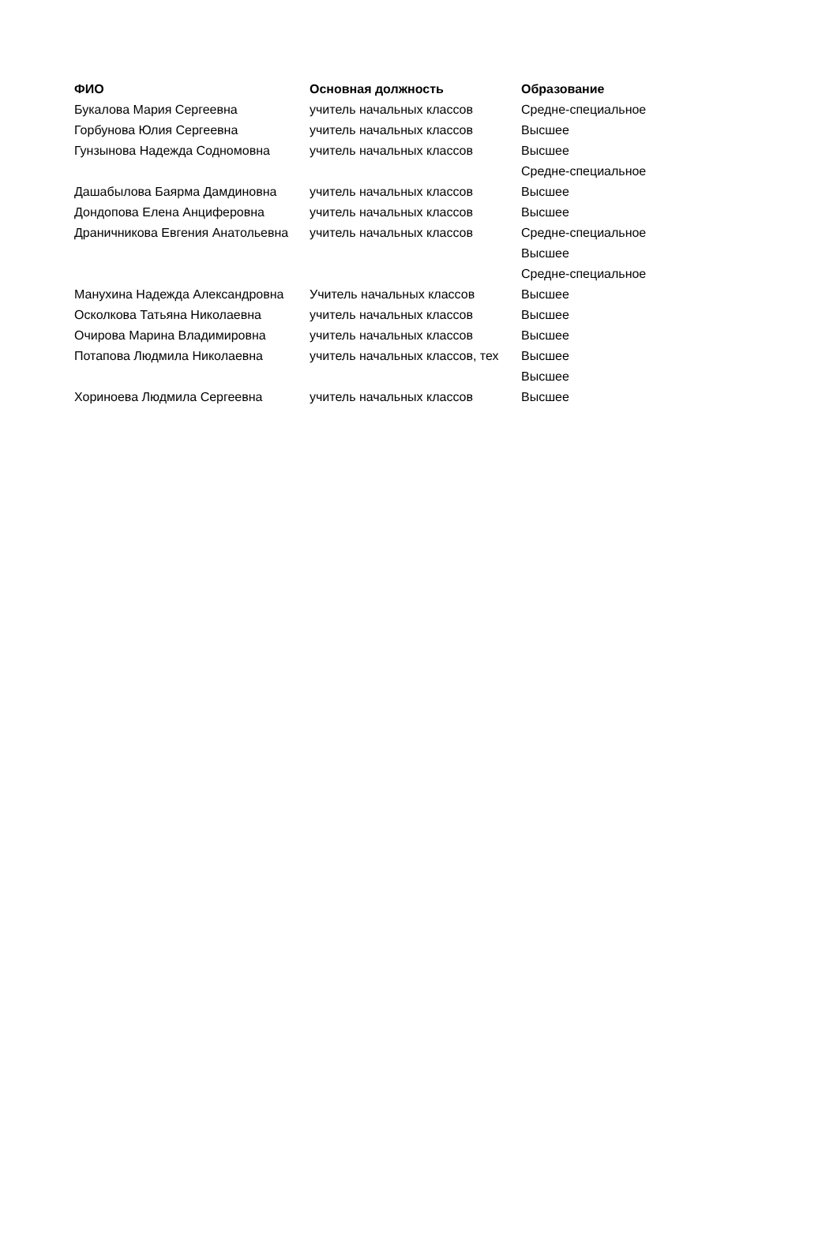| ФИО | Основная должность | Образование |
| --- | --- | --- |
| Букалова Мария Сергеевна | учитель начальных классов | Средне-специальное |
| Горбунова Юлия Сергеевна | учитель начальных классов | Высшее |
| Гунзынова Надежда Содномовна | учитель начальных классов | Высшее |
| Дашабылова Баярма Дамдиновна | учитель начальных классов | Средне-специальное |
| | | Высшее |
| Дондопова Елена Анциферовна | учитель начальных классов | Высшее |
| Драничникова Евгения Анатольевна | учитель начальных классов | Средне-специальное |
| Манухина Надежда Александровна | Учитель начальных классов | Высшее |
| | | Средне-специальное |
| | | Высшее |
| Осколкова Татьяна Николаевна | учитель начальных классов | Высшее |
| Очирова Марина Владимировна | учитель начальных классов | Высшее |
| Потапова Людмила Николаевна | учитель начальных классов, тех | Высшее |
| Хориноева Людмила Сергеевна | учитель начальных классов | Высшее |
| | | Высшее |